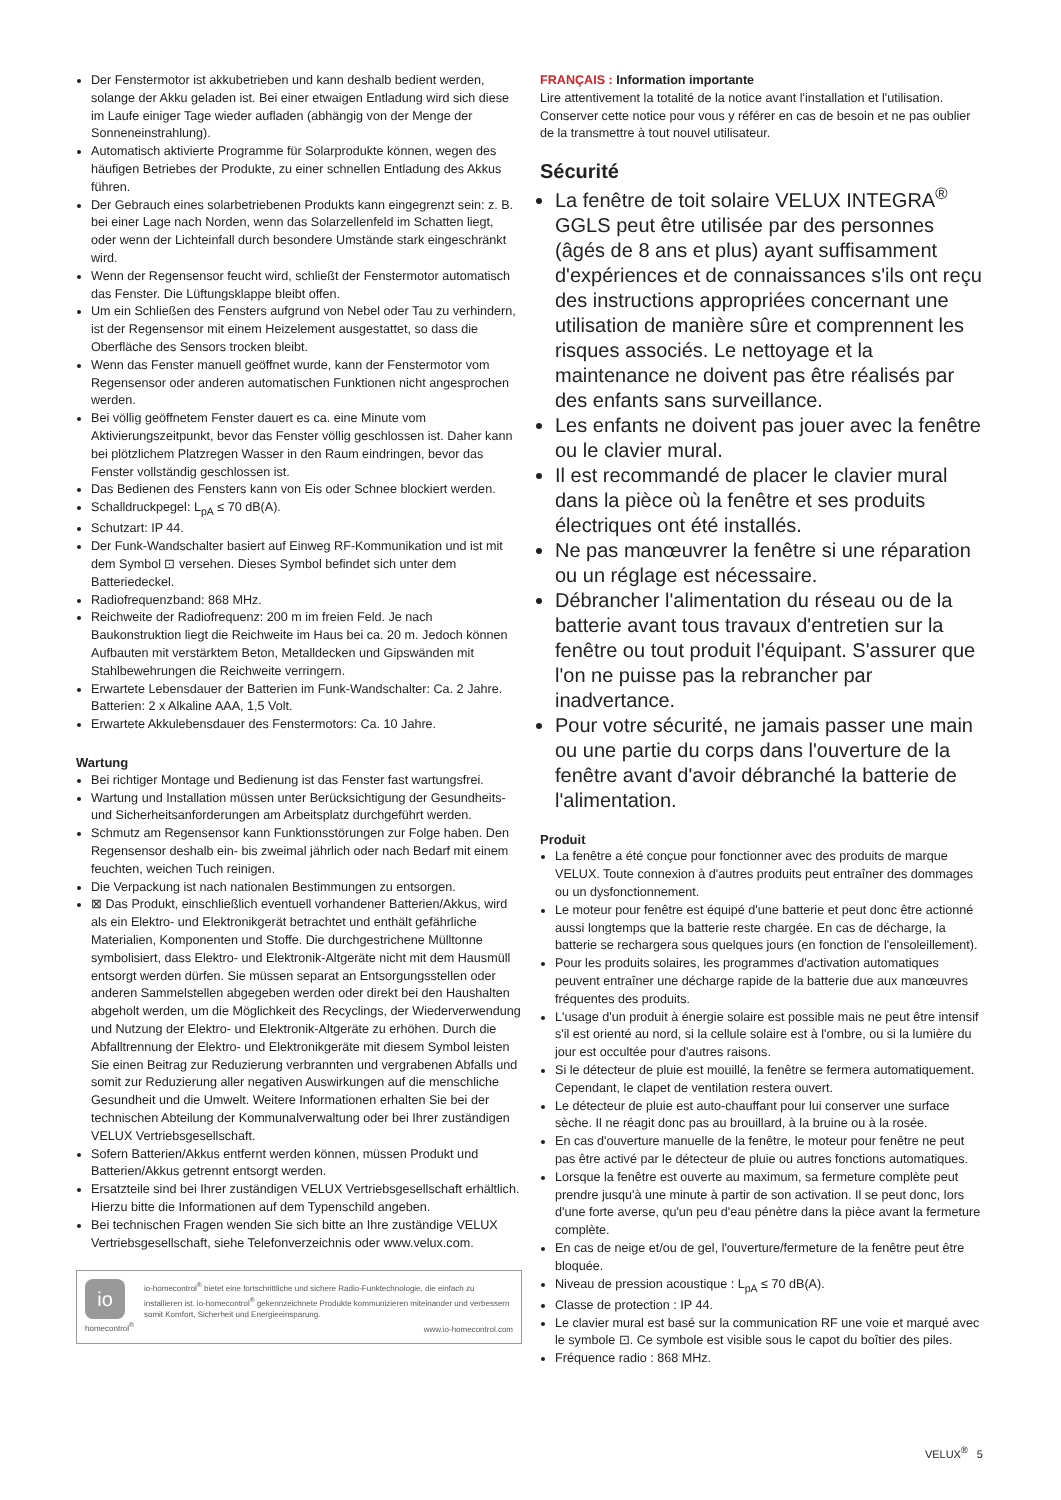Der Fenstermotor ist akkubetrieben und kann deshalb bedient werden, solange der Akku geladen ist. Bei einer etwaigen Entladung wird sich diese im Laufe einiger Tage wieder aufladen (abhängig von der Menge der Sonneneinstrahlung).
Automatisch aktivierte Programme für Solarprodukte können, wegen des häufigen Betriebes der Produkte, zu einer schnellen Entladung des Akkus führen.
Der Gebrauch eines solarbetriebenen Produkts kann eingegrenzt sein: z. B. bei einer Lage nach Norden, wenn das Solarzellenfeld im Schatten liegt, oder wenn der Lichteinfall durch besondere Umstände stark eingeschränkt wird.
Wenn der Regensensor feucht wird, schließt der Fenstermotor automatisch das Fenster. Die Lüftungsklappe bleibt offen.
Um ein Schließen des Fensters aufgrund von Nebel oder Tau zu verhindern, ist der Regensensor mit einem Heizelement ausgestattet, so dass die Oberfläche des Sensors trocken bleibt.
Wenn das Fenster manuell geöffnet wurde, kann der Fenstermotor vom Regensensor oder anderen automatischen Funktionen nicht angesprochen werden.
Bei völlig geöffnetem Fenster dauert es ca. eine Minute vom Aktivierungszeitpunkt, bevor das Fenster völlig geschlossen ist. Daher kann bei plötzlichem Platzregen Wasser in den Raum eindringen, bevor das Fenster vollständig geschlossen ist.
Das Bedienen des Fensters kann von Eis oder Schnee blockiert werden.
Schalldruckpegel: L<sub>pA</sub> ≤ 70 dB(A).
Schutzart: IP 44.
Der Funk-Wandschalter basiert auf Einweg RF-Kommunikation und ist mit dem Symbol ⊡ versehen. Dieses Symbol befindet sich unter dem Batteriedeckel.
Radiofrequenzband: 868 MHz.
Reichweite der Radiofrequenz: 200 m im freien Feld. Je nach Baukonstruktion liegt die Reichweite im Haus bei ca. 20 m. Jedoch können Aufbauten mit verstärktem Beton, Metalldecken und Gipswänden mit Stahlbewehrungen die Reichweite verringern.
Erwartete Lebensdauer der Batterien im Funk-Wandschalter: Ca. 2 Jahre. Batterien: 2 x Alkaline AAA, 1,5 Volt.
Erwartete Akkulebensdauer des Fenstermotors: Ca. 10 Jahre.
Wartung
Bei richtiger Montage und Bedienung ist das Fenster fast wartungsfrei.
Wartung und Installation müssen unter Berücksichtigung der Gesundheits- und Sicherheitsanforderungen am Arbeitsplatz durchgeführt werden.
Schmutz am Regensensor kann Funktionsstörungen zur Folge haben. Den Regensensor deshalb ein- bis zweimal jährlich oder nach Bedarf mit einem feuchten, weichen Tuch reinigen.
Die Verpackung ist nach nationalen Bestimmungen zu entsorgen.
⊠ Das Produkt, einschließlich eventuell vorhandener Batterien/Akkus, wird als ein Elektro- und Elektronikgerät betrachtet und enthält gefährliche Materialien, Komponenten und Stoffe. Die durchgestrichene Mülltonne symbolisiert, dass Elektro- und Elektronik-Altgeräte nicht mit dem Hausmüll entsorgt werden dürfen. Sie müssen separat an Entsorgungsstellen oder anderen Sammelstellen abgegeben werden oder direkt bei den Haushalten abgeholt werden, um die Möglichkeit des Recyclings, der Wiederverwendung und Nutzung der Elektro- und Elektronik-Altgeräte zu erhöhen. Durch die Abfalltrennung der Elektro- und Elektronikgeräte mit diesem Symbol leisten Sie einen Beitrag zur Reduzierung verbrannten und vergrabenen Abfalls und somit zur Reduzierung aller negativen Auswirkungen auf die menschliche Gesundheit und die Umwelt. Weitere Informationen erhalten Sie bei der technischen Abteilung der Kommunalverwaltung oder bei Ihrer zuständigen VELUX Vertriebsgesellschaft.
Sofern Batterien/Akkus entfernt werden können, müssen Produkt und Batterien/Akkus getrennt entsorgt werden.
Ersatzteile sind bei Ihrer zuständigen VELUX Vertriebsgesellschaft erhältlich. Hierzu bitte die Informationen auf dem Typenschild angeben.
Bei technischen Fragen wenden Sie sich bitte an Ihre zuständige VELUX Vertriebsgesellschaft, siehe Telefonverzeichnis oder www.velux.com.
io
homecontrol<sup>®</sup>
io-homecontrol<sup>®</sup> bietet eine fortschrittliche und sichere Radio-Funktechnologie, die einfach zu installieren ist. io-homecontrol<sup>®</sup> gekennzeichnete Produkte kommunizieren miteinander und verbessern somit Komfort, Sicherheit und Energieeinsparung.
www.io-homecontrol.com
FRANÇAIS : Information importante
Lire attentivement la totalité de la notice avant l'installation et l'utilisation. Conserver cette notice pour vous y référer en cas de besoin et ne pas oublier de la transmettre à tout nouvel utilisateur.
Sécurité
La fenêtre de toit solaire VELUX INTEGRA<sup>®</sup> GGLS peut être utilisée par des personnes (âgés de 8 ans et plus) ayant suffisamment d'expériences et de connaissances s'ils ont reçu des instructions appropriées concernant une utilisation de manière sûre et comprennent les risques associés. Le nettoyage et la maintenance ne doivent pas être réalisés par des enfants sans surveillance.
Les enfants ne doivent pas jouer avec la fenêtre ou le clavier mural.
Il est recommandé de placer le clavier mural dans la pièce où la fenêtre et ses produits électriques ont été installés.
Ne pas manœuvrer la fenêtre si une réparation ou un réglage est nécessaire.
Débrancher l'alimentation du réseau ou de la batterie avant tous travaux d'entretien sur la fenêtre ou tout produit l'équipant. S'assurer que l'on ne puisse pas la rebrancher par inadvertance.
Pour votre sécurité, ne jamais passer une main ou une partie du corps dans l'ouverture de la fenêtre avant d'avoir débranché la batterie de l'alimentation.
Produit
La fenêtre a été conçue pour fonctionner avec des produits de marque VELUX. Toute connexion à d'autres produits peut entraîner des dommages ou un dysfonctionnement.
Le moteur pour fenêtre est équipé d'une batterie et peut donc être actionné aussi longtemps que la batterie reste chargée. En cas de décharge, la batterie se rechargera sous quelques jours (en fonction de l'ensoleillement).
Pour les produits solaires, les programmes d'activation automatiques peuvent entraîner une décharge rapide de la batterie due aux manœuvres fréquentes des produits.
L'usage d'un produit à énergie solaire est possible mais ne peut être intensif s'il est orienté au nord, si la cellule solaire est à l'ombre, ou si la lumière du jour est occultée pour d'autres raisons.
Si le détecteur de pluie est mouillé, la fenêtre se fermera automatiquement. Cependant, le clapet de ventilation restera ouvert.
Le détecteur de pluie est auto-chauffant pour lui conserver une surface sèche. Il ne réagit donc pas au brouillard, à la bruine ou à la rosée.
En cas d'ouverture manuelle de la fenêtre, le moteur pour fenêtre ne peut pas être activé par le détecteur de pluie ou autres fonctions automatiques.
Lorsque la fenêtre est ouverte au maximum, sa fermeture complète peut prendre jusqu'à une minute à partir de son activation. Il se peut donc, lors d'une forte averse, qu'un peu d'eau pénètre dans la pièce avant la fermeture complète.
En cas de neige et/ou de gel, l'ouverture/fermeture de la fenêtre peut être bloquée.
Niveau de pression acoustique : L<sub>pA</sub> ≤ 70 dB(A).
Classe de protection : IP 44.
Le clavier mural est basé sur la communication RF une voie et marqué avec le symbole ⊡. Ce symbole est visible sous le capot du boîtier des piles.
Fréquence radio : 868 MHz.
VELUX<sup>®</sup> 5